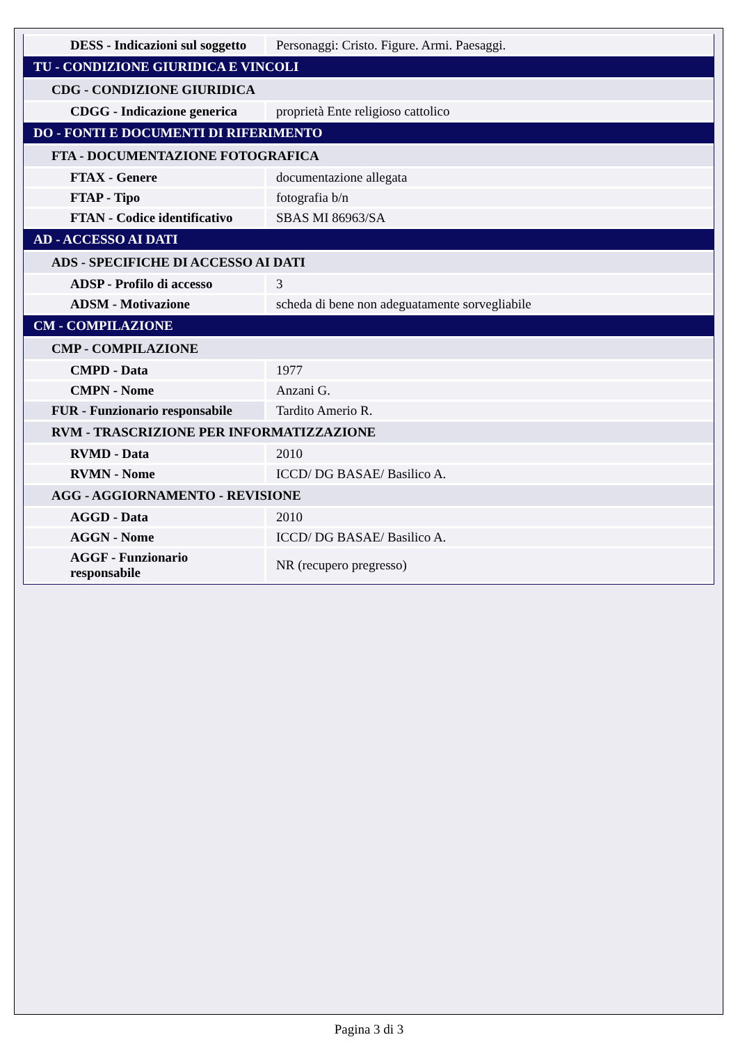| DESS - Indicazioni sul soggetto | Personaggi: Cristo. Figure. Armi. Paesaggi. |
| TU - CONDIZIONE GIURIDICA E VINCOLI | |
| CDG - CONDIZIONE GIURIDICA | |
| CDGG - Indicazione generica | proprietà Ente religioso cattolico |
| DO - FONTI E DOCUMENTI DI RIFERIMENTO | |
| FTA - DOCUMENTAZIONE FOTOGRAFICA | |
| FTAX - Genere | documentazione allegata |
| FTAP - Tipo | fotografia b/n |
| FTAN - Codice identificativo | SBAS MI 86963/SA |
| AD - ACCESSO AI DATI | |
| ADS - SPECIFICHE DI ACCESSO AI DATI | |
| ADSP - Profilo di accesso | 3 |
| ADSM - Motivazione | scheda di bene non adeguatamente sorvegliabile |
| CM - COMPILAZIONE | |
| CMP - COMPILAZIONE | |
| CMPD - Data | 1977 |
| CMPN - Nome | Anzani G. |
| FUR - Funzionario responsabile | Tardito Amerio R. |
| RVM - TRASCRIZIONE PER INFORMATIZZAZIONE | |
| RVMD - Data | 2010 |
| RVMN - Nome | ICCD/ DG BASAE/ Basilico A. |
| AGG - AGGIORNAMENTO - REVISIONE | |
| AGGD - Data | 2010 |
| AGGN - Nome | ICCD/ DG BASAE/ Basilico A. |
| AGGF - Funzionario responsabile | NR (recupero pregresso) |
Pagina 3 di 3